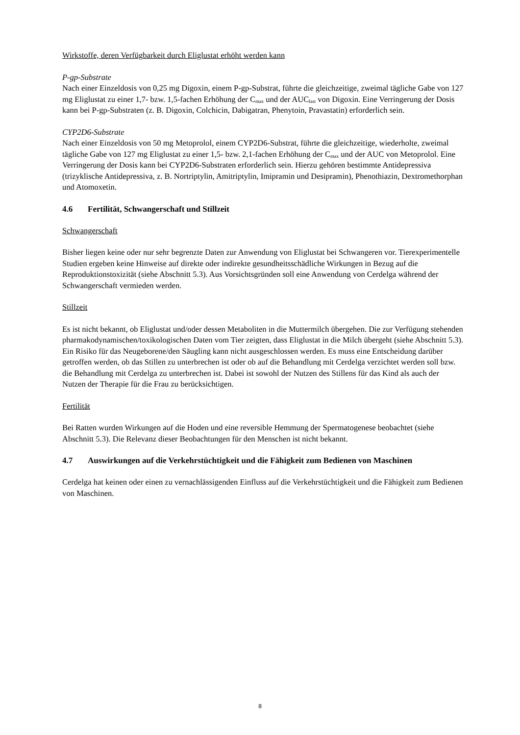Wirkstoffe, deren Verfügbarkeit durch Eliglustat erhöht werden kann
P-gp-Substrate
Nach einer Einzeldosis von 0,25 mg Digoxin, einem P-gp-Substrat, führte die gleichzeitige, zweimal tägliche Gabe von 127 mg Eliglustat zu einer 1,7- bzw. 1,5-fachen Erhöhung der C<sub>max</sub> und der AUC<sub>last</sub> von Digoxin. Eine Verringerung der Dosis kann bei P-gp-Substraten (z. B. Digoxin, Colchicin, Dabigatran, Phenytoin, Pravastatin) erforderlich sein.
CYP2D6-Substrate
Nach einer Einzeldosis von 50 mg Metoprolol, einem CYP2D6-Substrat, führte die gleichzeitige, wiederholte, zweimal tägliche Gabe von 127 mg Eliglustat zu einer 1,5- bzw. 2,1-fachen Erhöhung der C<sub>max</sub> und der AUC von Metoprolol. Eine Verringerung der Dosis kann bei CYP2D6-Substraten erforderlich sein. Hierzu gehören bestimmte Antidepressiva (trizyklische Antidepressiva, z. B. Nortriptylin, Amitriptylin, Imipramin und Desipramin), Phenothiazin, Dextromethorphan und Atomoxetin.
4.6 Fertilität, Schwangerschaft und Stillzeit
Schwangerschaft
Bisher liegen keine oder nur sehr begrenzte Daten zur Anwendung von Eliglustat bei Schwangeren vor. Tierexperimentelle Studien ergeben keine Hinweise auf direkte oder indirekte gesundheitsschädliche Wirkungen in Bezug auf die Reproduktionstoxizität (siehe Abschnitt 5.3). Aus Vorsichtsgründen soll eine Anwendung von Cerdelga während der Schwangerschaft vermieden werden.
Stillzeit
Es ist nicht bekannt, ob Eliglustat und/oder dessen Metaboliten in die Muttermilch übergehen. Die zur Verfügung stehenden pharmakodynamischen/toxikologischen Daten vom Tier zeigten, dass Eliglustat in die Milch übergeht (siehe Abschnitt 5.3). Ein Risiko für das Neugeborene/den Säugling kann nicht ausgeschlossen werden. Es muss eine Entscheidung darüber getroffen werden, ob das Stillen zu unterbrechen ist oder ob auf die Behandlung mit Cerdelga verzichtet werden soll bzw. die Behandlung mit Cerdelga zu unterbrechen ist. Dabei ist sowohl der Nutzen des Stillens für das Kind als auch der Nutzen der Therapie für die Frau zu berücksichtigen.
Fertilität
Bei Ratten wurden Wirkungen auf die Hoden und eine reversible Hemmung der Spermatogenese beobachtet (siehe Abschnitt 5.3). Die Relevanz dieser Beobachtungen für den Menschen ist nicht bekannt.
4.7 Auswirkungen auf die Verkehrstüchtigkeit und die Fähigkeit zum Bedienen von Maschinen
Cerdelga hat keinen oder einen zu vernachlässigenden Einfluss auf die Verkehrstüchtigkeit und die Fähigkeit zum Bedienen von Maschinen.
8